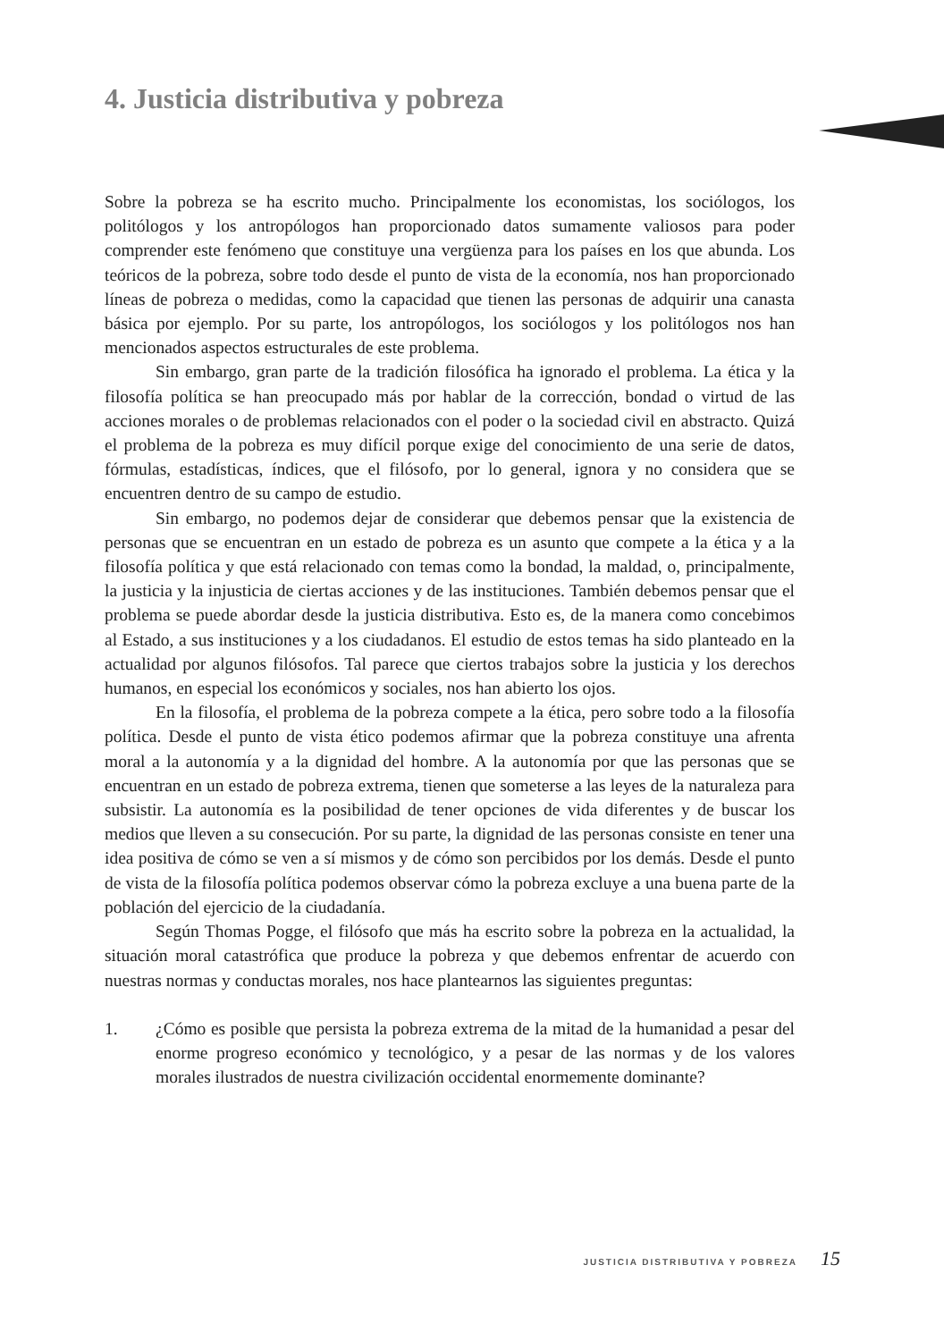4. Justicia distributiva y pobreza
Sobre la pobreza se ha escrito mucho. Principalmente los economistas, los sociólogos, los politólogos y los antropólogos han proporcionado datos sumamente valiosos para poder comprender este fenómeno que constituye una vergüenza para los países en los que abunda. Los teóricos de la pobreza, sobre todo desde el punto de vista de la economía, nos han proporcionado líneas de pobreza o medidas, como la capacidad que tienen las personas de adquirir una canasta básica por ejemplo. Por su parte, los antropólogos, los sociólogos y los politólogos nos han mencionados aspectos estructurales de este problema.
Sin embargo, gran parte de la tradición filosófica ha ignorado el problema. La ética y la filosofía política se han preocupado más por hablar de la corrección, bondad o virtud de las acciones morales o de problemas relacionados con el poder o la sociedad civil en abstracto. Quizá el problema de la pobreza es muy difícil porque exige del conocimiento de una serie de datos, fórmulas, estadísticas, índices, que el filósofo, por lo general, ignora y no considera que se encuentren dentro de su campo de estudio.
Sin embargo, no podemos dejar de considerar que debemos pensar que la existencia de personas que se encuentran en un estado de pobreza es un asunto que compete a la ética y a la filosofía política y que está relacionado con temas como la bondad, la maldad, o, principalmente, la justicia y la injusticia de ciertas acciones y de las instituciones. También debemos pensar que el problema se puede abordar desde la justicia distributiva. Esto es, de la manera como concebimos al Estado, a sus instituciones y a los ciudadanos. El estudio de estos temas ha sido planteado en la actualidad por algunos filósofos. Tal parece que ciertos trabajos sobre la justicia y los derechos humanos, en especial los económicos y sociales, nos han abierto los ojos.
En la filosofía, el problema de la pobreza compete a la ética, pero sobre todo a la filosofía política. Desde el punto de vista ético podemos afirmar que la pobreza constituye una afrenta moral a la autonomía y a la dignidad del hombre. A la autonomía por que las personas que se encuentran en un estado de pobreza extrema, tienen que someterse a las leyes de la naturaleza para subsistir. La autonomía es la posibilidad de tener opciones de vida diferentes y de buscar los medios que lleven a su consecución. Por su parte, la dignidad de las personas consiste en tener una idea positiva de cómo se ven a sí mismos y de cómo son percibidos por los demás. Desde el punto de vista de la filosofía política podemos observar cómo la pobreza excluye a una buena parte de la población del ejercicio de la ciudadanía.
Según Thomas Pogge, el filósofo que más ha escrito sobre la pobreza en la actualidad, la situación moral catastrófica que produce la pobreza y que debemos enfrentar de acuerdo con nuestras normas y conductas morales, nos hace plantearnos las siguientes preguntas:
1. ¿Cómo es posible que persista la pobreza extrema de la mitad de la humanidad a pesar del enorme progreso económico y tecnológico, y a pesar de las normas y de los valores morales ilustrados de nuestra civilización occidental enormemente dominante?
JUSTICIA DISTRIBUTIVA Y POBREZA 15